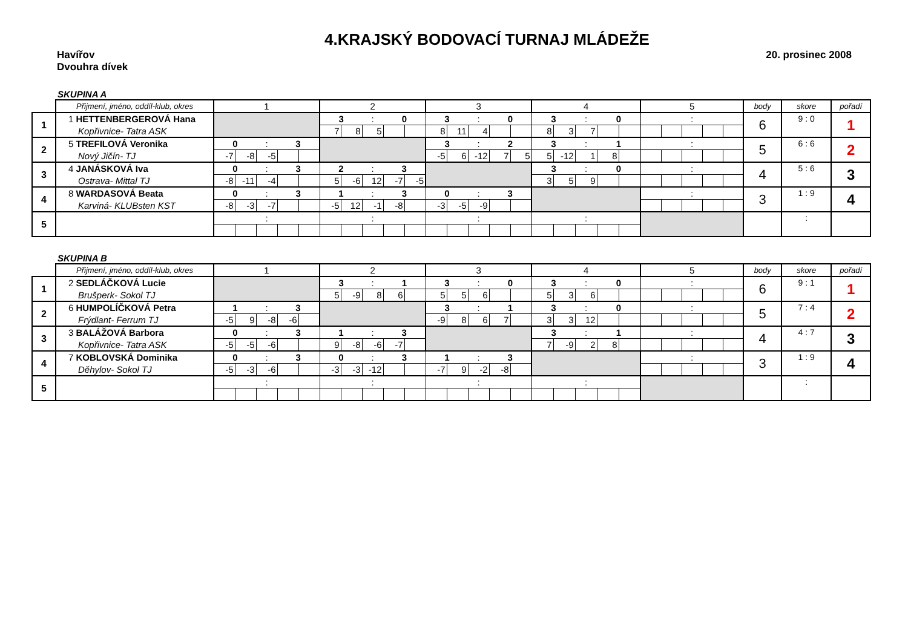4.KRAJSKÝ BODOVACÍ TURNAJ MLÁDEŽE
Havířov 20. prosinec 2008
Dvouhra dívek
SKUPINA A
| | Přijmení, jméno, oddíl-klub, okres | 1 | | | | | 2 | | | | | 3 | | | | | 4 | | | | | 5 | | | | | body | skore | pořadí |
| 1 | 1 HETTENBERGEROVÁ Hana | | | | | | 3 | | : | 0 | | 3 | | : | 0 | | 3 | | : | 0 | | | | : | | | 6 | 9 : 0 | 1 |
| | Kopřivnice- Tatra ASK | | | | | | 7 | 8 | 5 | | | 8 | 11 | 4 | | | 8 | 3 | 7 | | | | | | | | | | |
| 2 | 5 TREFILOVÁ Veronika | 0 | | : | 3 | | | | | | | 3 | | : | 2 | | 3 | | : | 1 | | | | : | | | 5 | 6 : 6 | 2 |
| | Nový Jičín- TJ | -7 | -8 | -5 | | | | | | | | -5 | 6 | -12 | 7 | 5 | 5 | -12 | 1 | 8 | | | | | | | | | |
| 3 | 4 JANÁSKOVÁ Iva | 0 | | : | 3 | | 2 | | : | 3 | | | | | | | 3 | | : | 0 | | | | : | | | 4 | 5 : 6 | 3 |
| | Ostrava- Mittal TJ | -8 | -11 | -4 | | | 5 | -6 | 12 | -7 | -5 | | | | | | 3 | 5 | 9 | | | | | | | | | | |
| 4 | 8 WARDASOVÁ Beata | 0 | | : | 3 | | 1 | | : | 3 | | 0 | | : | 3 | | | | | | | | | : | | | 3 | 1 : 9 | 4 |
| | Karviná- KLUBsten KST | -8 | -3 | -7 | | | -5 | 12 | -1 | -8 | | -3 | -5 | -9 | | | | | | | | | | | | | | | |
| 5 | | | | : | | | | | : | | | | | : | | | | | : | | | | | | | | | : | |
SKUPINA B
| | Přijmení, jméno, oddíl-klub, okres | 1 | | | | | 2 | | | | | 3 | | | | | 4 | | | | | 5 | | | | | body | skore | pořadí |
| 1 | 2 SEDLÁČKOVÁ Lucie | | | | | | 3 | | : | 1 | | 3 | | : | 0 | | 3 | | : | 0 | | | | : | | | 6 | 9 : 1 | 1 |
| | Brušperk- Sokol TJ | | | | | | 5 | -9 | 8 | 6 | | 5 | 5 | 6 | | | 5 | 3 | 6 | | | | | | | | | | |
| 2 | 6 HUMPOLÍČKOVÁ Petra | 1 | | : | 3 | | | | | | | 3 | | : | 1 | | 3 | | : | 0 | | | | : | | | 5 | 7 : 4 | 2 |
| | Frýdlant- Ferrum TJ | -5 | 9 | -8 | -6 | | | | | | | -9 | 8 | 6 | 7 | | 3 | 3 | 12 | | | | | | | | | | |
| 3 | 3 BALÁŽOVÁ Barbora | 0 | | : | 3 | | 1 | | : | 3 | | | | | | | 3 | | : | 1 | | | | : | | | 4 | 4 : 7 | 3 |
| | Kopřivnice- Tatra ASK | -5 | -5 | -6 | | | 9 | -8 | -6 | -7 | | | | | | | 7 | -9 | 2 | 8 | | | | | | | | | |
| 4 | 7 KOBLOVSKÁ Dominika | 0 | | : | 3 | | 0 | | : | 3 | | 1 | | : | 3 | | | | | | | | | : | | | 3 | 1 : 9 | 4 |
| | Děhylov- Sokol TJ | -5 | -3 | -6 | | | -3 | -3 | -12 | | | -7 | 9 | -2 | -8 | | | | | | | | | | | | | | |
| 5 | | | | : | | | | | : | | | | | : | | | | | : | | | | | | | | | : | |